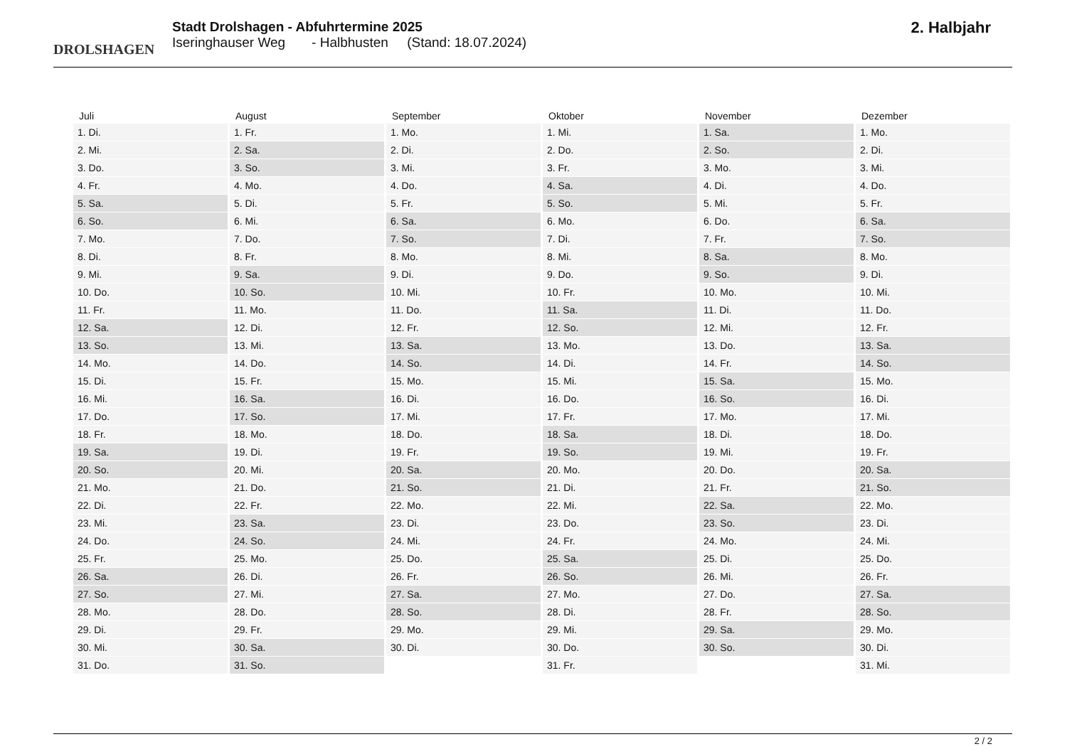DROLSHAGEN
Stadt Drolshagen - Abfuhrtermine 2025
Iseringhauser Weg - Halbhusten (Stand: 18.07.2024)
2. Halbjahr
| Juli | August | September | Oktober | November | Dezember |
| --- | --- | --- | --- | --- | --- |
| 1. Di. | 1. Fr. | 1. Mo. | 1. Mi. | 1. Sa. | 1. Mo. |
| 2. Mi. | 2. Sa. | 2. Di. | 2. Do. | 2. So. | 2. Di. |
| 3. Do. | 3. So. | 3. Mi. | 3. Fr. | 3. Mo. | 3. Mi. |
| 4. Fr. | 4. Mo. | 4. Do. | 4. Sa. | 4. Di. | 4. Do. |
| 5. Sa. | 5. Di. | 5. Fr. | 5. So. | 5. Mi. | 5. Fr. |
| 6. So. | 6. Mi. | 6. Sa. | 6. Mo. | 6. Do. | 6. Sa. |
| 7. Mo. | 7. Do. | 7. So. | 7. Di. | 7. Fr. | 7. So. |
| 8. Di. | 8. Fr. | 8. Mo. | 8. Mi. | 8. Sa. | 8. Mo. |
| 9. Mi. | 9. Sa. | 9. Di. | 9. Do. | 9. So. | 9. Di. |
| 10. Do. | 10. So. | 10. Mi. | 10. Fr. | 10. Mo. | 10. Mi. |
| 11. Fr. | 11. Mo. | 11. Do. | 11. Sa. | 11. Di. | 11. Do. |
| 12. Sa. | 12. Di. | 12. Fr. | 12. So. | 12. Mi. | 12. Fr. |
| 13. So. | 13. Mi. | 13. Sa. | 13. Mo. | 13. Do. | 13. Sa. |
| 14. Mo. | 14. Do. | 14. So. | 14. Di. | 14. Fr. | 14. So. |
| 15. Di. | 15. Fr. | 15. Mo. | 15. Mi. | 15. Sa. | 15. Mo. |
| 16. Mi. | 16. Sa. | 16. Di. | 16. Do. | 16. So. | 16. Di. |
| 17. Do. | 17. So. | 17. Mi. | 17. Fr. | 17. Mo. | 17. Mi. |
| 18. Fr. | 18. Mo. | 18. Do. | 18. Sa. | 18. Di. | 18. Do. |
| 19. Sa. | 19. Di. | 19. Fr. | 19. So. | 19. Mi. | 19. Fr. |
| 20. So. | 20. Mi. | 20. Sa. | 20. Mo. | 20. Do. | 20. Sa. |
| 21. Mo. | 21. Do. | 21. So. | 21. Di. | 21. Fr. | 21. So. |
| 22. Di. | 22. Fr. | 22. Mo. | 22. Mi. | 22. Sa. | 22. Mo. |
| 23. Mi. | 23. Sa. | 23. Di. | 23. Do. | 23. So. | 23. Di. |
| 24. Do. | 24. So. | 24. Mi. | 24. Fr. | 24. Mo. | 24. Mi. |
| 25. Fr. | 25. Mo. | 25. Do. | 25. Sa. | 25. Di. | 25. Do. |
| 26. Sa. | 26. Di. | 26. Fr. | 26. So. | 26. Mi. | 26. Fr. |
| 27. So. | 27. Mi. | 27. Sa. | 27. Mo. | 27. Do. | 27. Sa. |
| 28. Mo. | 28. Do. | 28. So. | 28. Di. | 28. Fr. | 28. So. |
| 29. Di. | 29. Fr. | 29. Mo. | 29. Mi. | 29. Sa. | 29. Mo. |
| 30. Mi. | 30. Sa. | 30. Di. | 30. Do. | 30. So. | 30. Di. |
| 31. Do. | 31. So. | | 31. Fr. | | 31. Mi. |
2 / 2